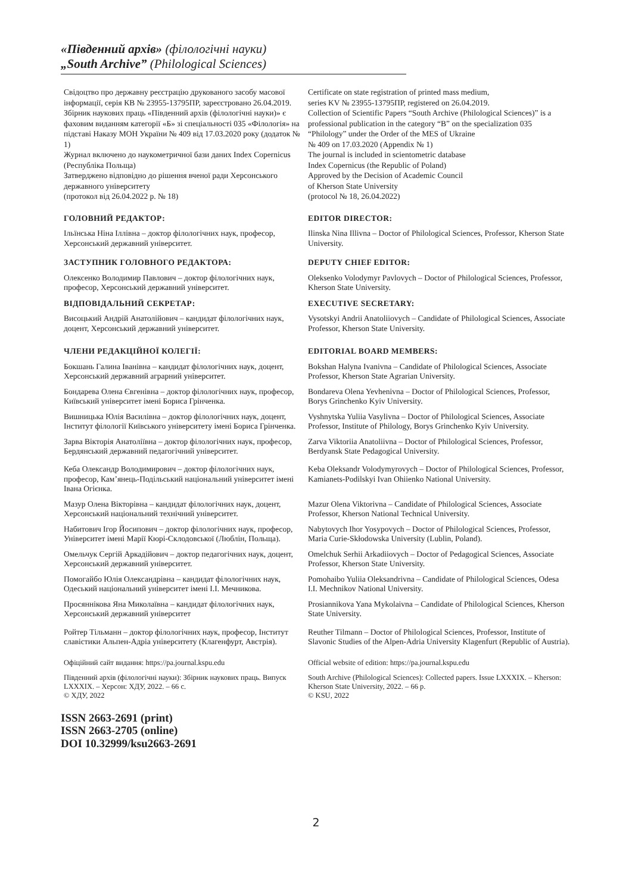«Південний архів» (філологічні науки)
„South Archive” (Philological Sciences)
Свідоцтво про державну реєстрацію друкованого засобу масової інформації, серія КВ № 23955-13795ПР, зареєстровано 26.04.2019.
Збірник наукових праць «Південний архів (філологічні науки)» є фаховим виданням категорії «Б» зі спеціальності 035 «Філологія» на підставі Наказу МОН України № 409 від 17.03.2020 року (додаток № 1)
Журнал включено до наукометричної бази даних Index Copernicus (Республіка Польща)
Затверджено відповідно до рішення вченої ради Херсонського державного університету
(протокол від 26.04.2022 р. № 18)
Certificate on state registration of printed mass medium,
series KV № 23955-13795ПР, registered on 26.04.2019.
Collection of Scientific Papers “South Archive (Philological Sciences)” is a professional publication in the category “B” on the specialization 035 “Philology” under the Order of the MES of Ukraine
№ 409 on 17.03.2020 (Appendix № 1)
The journal is included in scientometric database
Index Copernicus (the Republic of Poland)
Approved by the Decision of Academic Council
of Kherson State University
(protocol № 18, 26.04.2022)
ГОЛОВНИЙ РЕДАКТОР: EDITOR DIRECTOR:
Ільїнська Ніна Іллівна – доктор філологічних наук, професор, Херсонський державний університет.
Ilinska Nina Illivna – Doctor of Philological Sciences, Professor, Kherson State University.
ЗАСТУПНИК ГОЛОВНОГО РЕДАКТОРА: DEPUTY CHIEF EDITOR:
Олексенко Володимир Павлович – доктор філологічних наук, професор, Херсонський державний університет.
Oleksenko Volodymyr Pavlovych – Doctor of Philological Sciences, Professor, Kherson State University.
ВІДПОВІДАЛЬНИЙ СЕКРЕТАР: EXECUTIVE SECRETARY:
Висоцький Андрій Анатолійович – кандидат філологічних наук, доцент, Херсонський державний університет.
Vysotskyi Andrii Anatoliiovych – Candidate of Philological Sciences, Associate Professor, Kherson State University.
ЧЛЕНИ РЕДАКЦІЙНОЇ КОЛЕГІЇ: EDITORIAL BOARD MEMBERS:
Бокшань Галина Іванівна – кандидат філологічних наук, доцент, Херсонський державний аграрний університет.
Bokshan Halyna Ivanivna – Candidate of Philological Sciences, Associate Professor, Kherson State Agrarian University.
Бондарева Олена Євгенівна – доктор філологічних наук, професор, Київський університет імені Бориса Грінченка.
Bondareva Olena Yevhenivna – Doctor of Philological Sciences, Professor, Borys Grinchenko Kyiv University.
Вишницька Юлія Василівна – доктор філологічних наук, доцент, Інститут філології Київського університету імені Бориса Грінченка.
Vyshnytska Yuliia Vasylivna – Doctor of Philological Sciences, Associate Professor, Institute of Philology, Borys Grinchenko Kyiv University.
Зарва Вікторія Анатоліївна – доктор філологічних наук, професор, Бердянський державний педагогічний університет.
Zarva Viktoriia Anatoliivna – Doctor of Philological Sciences, Professor, Berdyansk State Pedagogical University.
Кеба Олександр Володимирович – доктор філологічних наук, професор, Кам’янець-Подільський національний університет імені Івана Огієнка.
Keba Oleksandr Volodymyrovych – Doctor of Philological Sciences, Professor, Kamianets-Podilskyi Ivan Ohiienko National University.
Мазур Олена Вікторівна – кандидат філологічних наук, доцент, Херсонський національний технічний університет.
Mazur Olena Viktorivna – Candidate of Philological Sciences, Associate Professor, Kherson National Technical University.
Набитович Ігор Йосипович – доктор філологічних наук, професор, Університет імені Марії Кюрі-Склодовської (Люблін, Польща).
Nabytovych Ihor Yosypovych – Doctor of Philological Sciences, Professor, Maria Curie-Skłodowska University (Lublin, Poland).
Омельчук Сергій Аркадійович – доктор педагогічних наук, доцент, Херсонський державний університет.
Omelchuk Serhii Arkadiiovych – Doctor of Pedagogical Sciences, Associate Professor, Kherson State University.
Помогайбо Юлія Олександрівна – кандидат філологічних наук, Одеський національний університет імені І.І. Мечникова.
Pomohaibo Yuliia Oleksandrivna – Candidate of Philological Sciences, Odesa I.I. Mechnikov National University.
Просяннікова Яна Миколаївна – кандидат філологічних наук, Херсонський державний університет
Prosiannikova Yana Mykolaivna – Candidate of Philological Sciences, Kherson State University.
Ройтер Тільманн – доктор філологічних наук, професор, Інститут славістики Альпен-Адріа університету (Клагенфурт, Австрія).
Reuther Tilmann – Doctor of Philological Sciences, Professor, Institute of Slavonic Studies of the Alpen-Adria University Klagenfurt (Republic of Austria).
Офіційний сайт видання: https://pa.journal.kspu.edu Official website of edition: https://pa.journal.kspu.edu
Південний архів (філологічні науки): Збірник наукових праць. Випуск LXXXIX. – Херсон: ХДУ, 2022. – 66 с.
© ХДУ, 2022
South Archive (Philological Sciences): Collected papers. Issue LXXXIX. – Kherson: Kherson State University, 2022. – 66 p.
© KSU, 2022
ISSN 2663-2691 (print)
ISSN 2663-2705 (online)
DOI 10.32999/ksu2663-2691
2